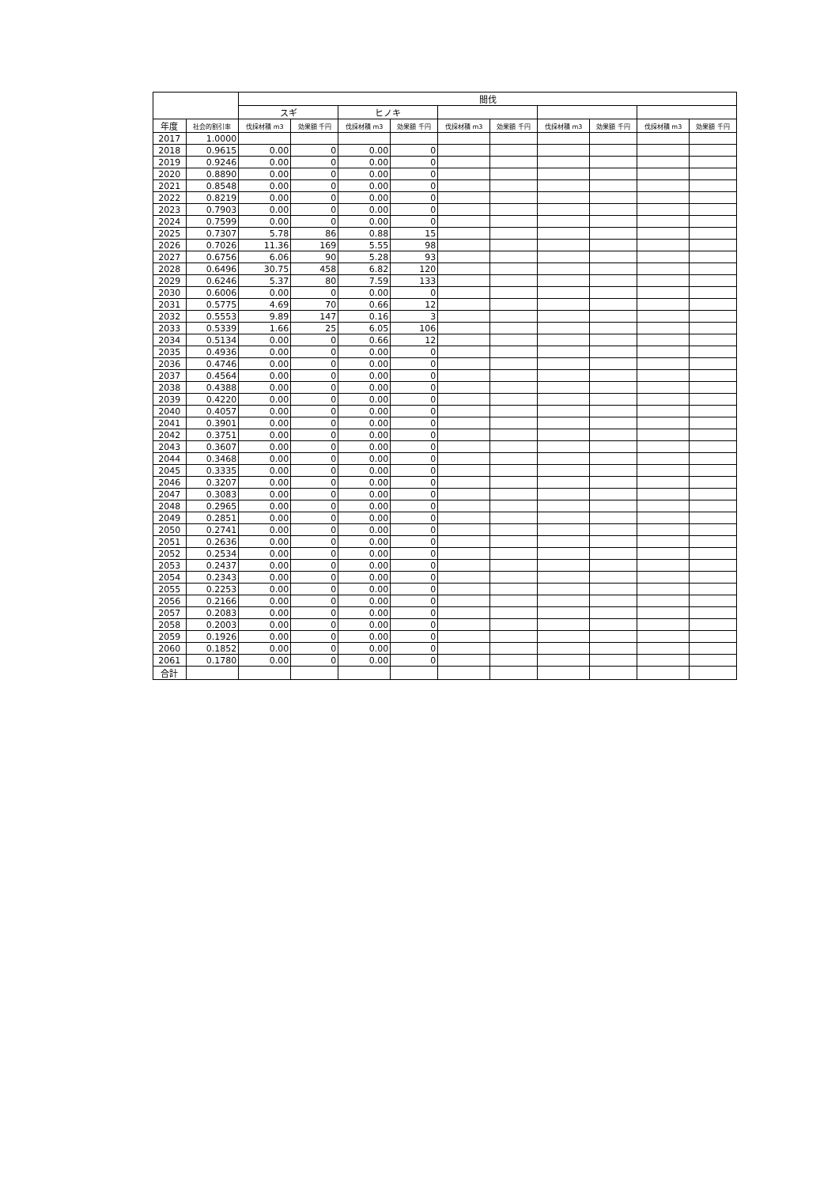| | | 間伐 | | | | | | | | | |
| --- | --- | --- | --- | --- | --- | --- | --- | --- | --- | --- | --- |
| | | スギ | | ヒノキ | | | | | | | |
| 年度 | 社会的割引率 | 伐採材積 m3 | 効果額 千円 | 伐採材積 m3 | 効果額 千円 | 伐採材積 m3 | 効果額 千円 | 伐採材積 m3 | 効果額 千円 | 伐採材積 m3 | 効果額 千円 |
| 2017 | 1.0000 | | | | | | | | | | |
| 2018 | 0.9615 | 0.00 | 0 | 0.00 | 0 | | | | | | |
| 2019 | 0.9246 | 0.00 | 0 | 0.00 | 0 | | | | | | |
| 2020 | 0.8890 | 0.00 | 0 | 0.00 | 0 | | | | | | |
| 2021 | 0.8548 | 0.00 | 0 | 0.00 | 0 | | | | | | |
| 2022 | 0.8219 | 0.00 | 0 | 0.00 | 0 | | | | | | |
| 2023 | 0.7903 | 0.00 | 0 | 0.00 | 0 | | | | | | |
| 2024 | 0.7599 | 0.00 | 0 | 0.00 | 0 | | | | | | |
| 2025 | 0.7307 | 5.78 | 86 | 0.88 | 15 | | | | | | |
| 2026 | 0.7026 | 11.36 | 169 | 5.55 | 98 | | | | | | |
| 2027 | 0.6756 | 6.06 | 90 | 5.28 | 93 | | | | | | |
| 2028 | 0.6496 | 30.75 | 458 | 6.82 | 120 | | | | | | |
| 2029 | 0.6246 | 5.37 | 80 | 7.59 | 133 | | | | | | |
| 2030 | 0.6006 | 0.00 | 0 | 0.00 | 0 | | | | | | |
| 2031 | 0.5775 | 4.69 | 70 | 0.66 | 12 | | | | | | |
| 2032 | 0.5553 | 9.89 | 147 | 0.16 | 3 | | | | | | |
| 2033 | 0.5339 | 1.66 | 25 | 6.05 | 106 | | | | | | |
| 2034 | 0.5134 | 0.00 | 0 | 0.66 | 12 | | | | | | |
| 2035 | 0.4936 | 0.00 | 0 | 0.00 | 0 | | | | | | |
| 2036 | 0.4746 | 0.00 | 0 | 0.00 | 0 | | | | | | |
| 2037 | 0.4564 | 0.00 | 0 | 0.00 | 0 | | | | | | |
| 2038 | 0.4388 | 0.00 | 0 | 0.00 | 0 | | | | | | |
| 2039 | 0.4220 | 0.00 | 0 | 0.00 | 0 | | | | | | |
| 2040 | 0.4057 | 0.00 | 0 | 0.00 | 0 | | | | | | |
| 2041 | 0.3901 | 0.00 | 0 | 0.00 | 0 | | | | | | |
| 2042 | 0.3751 | 0.00 | 0 | 0.00 | 0 | | | | | | |
| 2043 | 0.3607 | 0.00 | 0 | 0.00 | 0 | | | | | | |
| 2044 | 0.3468 | 0.00 | 0 | 0.00 | 0 | | | | | | |
| 2045 | 0.3335 | 0.00 | 0 | 0.00 | 0 | | | | | | |
| 2046 | 0.3207 | 0.00 | 0 | 0.00 | 0 | | | | | | |
| 2047 | 0.3083 | 0.00 | 0 | 0.00 | 0 | | | | | | |
| 2048 | 0.2965 | 0.00 | 0 | 0.00 | 0 | | | | | | |
| 2049 | 0.2851 | 0.00 | 0 | 0.00 | 0 | | | | | | |
| 2050 | 0.2741 | 0.00 | 0 | 0.00 | 0 | | | | | | |
| 2051 | 0.2636 | 0.00 | 0 | 0.00 | 0 | | | | | | |
| 2052 | 0.2534 | 0.00 | 0 | 0.00 | 0 | | | | | | |
| 2053 | 0.2437 | 0.00 | 0 | 0.00 | 0 | | | | | | |
| 2054 | 0.2343 | 0.00 | 0 | 0.00 | 0 | | | | | | |
| 2055 | 0.2253 | 0.00 | 0 | 0.00 | 0 | | | | | | |
| 2056 | 0.2166 | 0.00 | 0 | 0.00 | 0 | | | | | | |
| 2057 | 0.2083 | 0.00 | 0 | 0.00 | 0 | | | | | | |
| 2058 | 0.2003 | 0.00 | 0 | 0.00 | 0 | | | | | | |
| 2059 | 0.1926 | 0.00 | 0 | 0.00 | 0 | | | | | | |
| 2060 | 0.1852 | 0.00 | 0 | 0.00 | 0 | | | | | | |
| 2061 | 0.1780 | 0.00 | 0 | 0.00 | 0 | | | | | | |
| 合計 | | | | | | | | | | | |